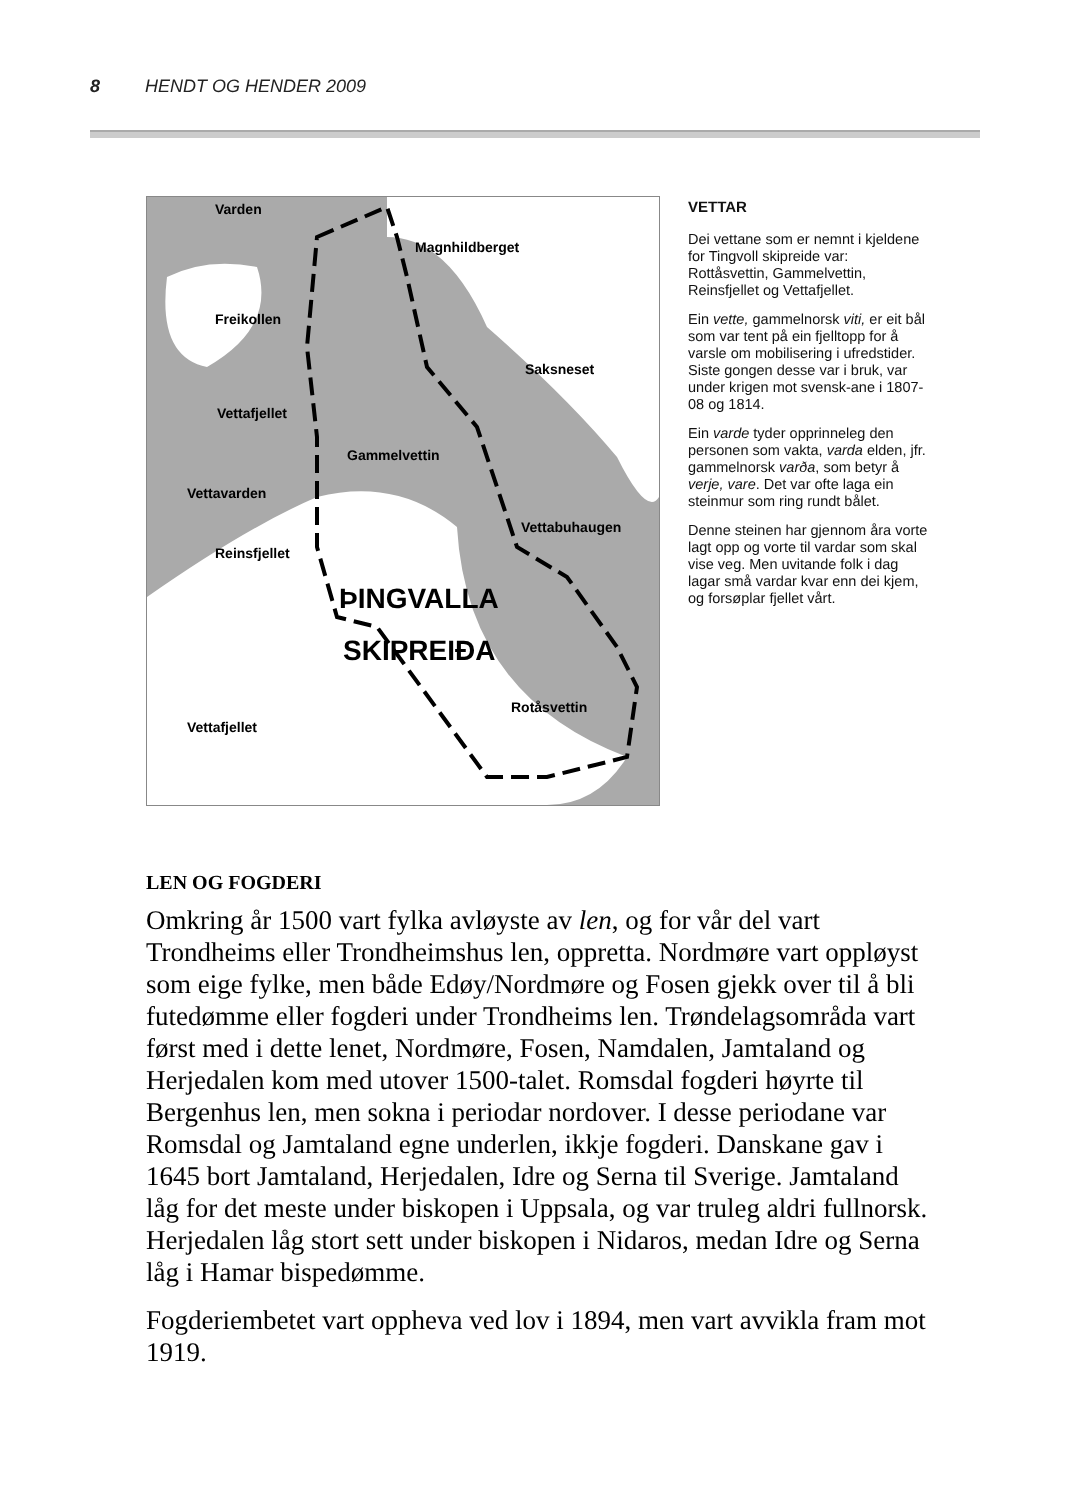8 HENDT OG HENDER 2009
Varden
Magnhildberget
Freikollen
Saksneset
Vettafjellet
Gammelvettin
Vettavarden
Vettabuhaugen
Reinsfjellet
ÞINGVALLA
SKIPREIÐA
Rotåsvettin
Vettafjellet
VETTAR
Dei vettane som er nemnt i kjeldene for Tingvoll skipreide var: Rottåsvettin, Gammelvettin, Reinsfjellet og Vettafjellet.
Ein vette, gammelnorsk viti, er eit bål som var tent på ein fjelltopp for å varsle om mobilisering i ufredstider. Siste gongen desse var i bruk, var under krigen mot svensk-ane i 1807-08 og 1814.
Ein varde tyder opprinneleg den personen som vakta, varda elden, jfr. gammelnorsk varða, som betyr å verje, vare. Det var ofte laga ein steinmur som ring rundt bålet.
Denne steinen har gjennom åra vorte lagt opp og vorte til vardar som skal vise veg. Men uvitande folk i dag lagar små vardar kvar enn dei kjem, og forsøplar fjellet vårt.
LEN OG FOGDERI
Omkring år 1500 vart fylka avløyste av len, og for vår del vart Trondheims eller Trondheimshus len, oppretta. Nordmøre vart oppløyst som eige fylke, men både Edøy/Nordmøre og Fosen gjekk over til å bli futedømme eller fogderi under Trondheims len. Trøndelagsområda vart først med i dette lenet, Nordmøre, Fosen, Namdalen, Jamtaland og Herjedalen kom med utover 1500-talet. Romsdal fogderi høyrte til Bergenhus len, men sokna i periodar nordover. I desse periodane var Romsdal og Jamtaland egne underlen, ikkje fogderi. Danskane gav i 1645 bort Jamtaland, Herjedalen, Idre og Serna til Sverige. Jamtaland låg for det meste under biskopen i Uppsala, og var truleg aldri fullnorsk. Herjedalen låg stort sett under biskopen i Nidaros, medan Idre og Serna låg i Hamar bispedømme.
Fogderiembetet vart oppheva ved lov i 1894, men vart avvikla fram mot 1919.